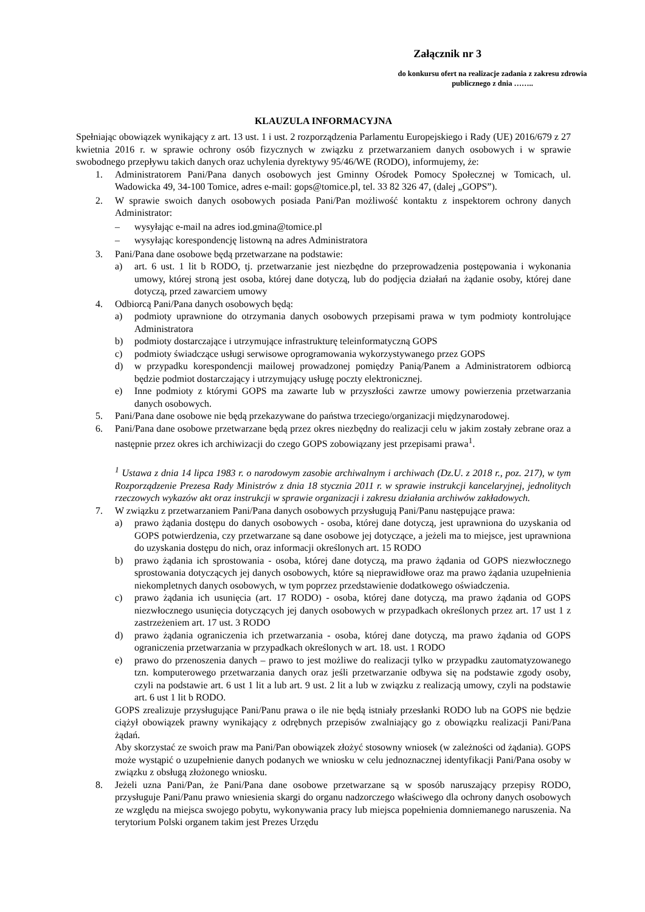Załącznik nr 3
do konkursu ofert na realizacje zadania z zakresu zdrowia publicznego z dnia ……..
KLAUZULA INFORMACYJNA
Spełniając obowiązek wynikający z art. 13 ust. 1 i ust. 2 rozporządzenia Parlamentu Europejskiego i Rady (UE) 2016/679 z 27 kwietnia 2016 r. w sprawie ochrony osób fizycznych w związku z przetwarzaniem danych osobowych i w sprawie swobodnego przepływu takich danych oraz uchylenia dyrektywy 95/46/WE (RODO), informujemy, że:
1. Administratorem Pani/Pana danych osobowych jest Gminny Ośrodek Pomocy Społecznej w Tomicach, ul. Wadowicka 49, 34-100 Tomice, adres e-mail: gops@tomice.pl, tel. 33 82 326 47, (dalej „GOPS”).
2. W sprawie swoich danych osobowych posiada Pani/Pan możliwość kontaktu z inspektorem ochrony danych Administrator:
– wysyłając e-mail na adres iod.gmina@tomice.pl
– wysyłając korespondencję listowną na adres Administratora
3. Pani/Pana dane osobowe będą przetwarzane na podstawie:
a) art. 6 ust. 1 lit b RODO, tj. przetwarzanie jest niezbędne do przeprowadzenia postępowania i wykonania umowy, której stroną jest osoba, której dane dotyczą, lub do podjęcia działań na żądanie osoby, której dane dotyczą, przed zawarciem umowy
4. Odbiorcą Pani/Pana danych osobowych będą:
a) podmioty uprawnione do otrzymania danych osobowych przepisami prawa w tym podmioty kontrolujące Administratora
b) podmioty dostarczające i utrzymujące infrastrukturę teleinformatyczną GOPS
c) podmioty świadczące usługi serwisowe oprogramowania wykorzystywanego przez GOPS
d) w przypadku korespondencji mailowej prowadzonej pomiędzy Panią/Panem a Administratorem odbiorcą będzie podmiot dostarczający i utrzymujący usługę poczty elektronicznej.
e) Inne podmioty z którymi GOPS ma zawarte lub w przyszłości zawrze umowy powierzenia przetwarzania danych osobowych.
5. Pani/Pana dane osobowe nie będą przekazywane do państwa trzeciego/organizacji międzynarodowej.
6. Pani/Pana dane osobowe przetwarzane będą przez okres niezbędny do realizacji celu w jakim zostały zebrane oraz a następnie przez okres ich archiwizacji do czego GOPS zobowiązany jest przepisami prawa<sup>1</sup>.
<sup>1</sup> Ustawa z dnia 14 lipca 1983 r. o narodowym zasobie archiwalnym i archiwach (Dz.U. z 2018 r., poz. 217), w tym Rozporządzenie Prezesa Rady Ministrów z dnia 18 stycznia 2011 r. w sprawie instrukcji kancelaryjnej, jednolitych rzeczowych wykazów akt oraz instrukcji w sprawie organizacji i zakresu działania archiwów zakładowych.
7. W związku z przetwarzaniem Pani/Pana danych osobowych przysługują Pani/Panu następujące prawa:
a) prawo żądania dostępu do danych osobowych - osoba, której dane dotyczą, jest uprawniona do uzyskania od GOPS potwierdzenia, czy przetwarzane są dane osobowe jej dotyczące, a jeżeli ma to miejsce, jest uprawniona do uzyskania dostępu do nich, oraz informacji określonych art. 15 RODO
b) prawo żądania ich sprostowania - osoba, której dane dotyczą, ma prawo żądania od GOPS niezwłocznego sprostowania dotyczących jej danych osobowych, które są nieprawidłowe oraz ma prawo żądania uzupełnienia niekompletnych danych osobowych, w tym poprzez przedstawienie dodatkowego oświadczenia.
c) prawo żądania ich usunięcia (art. 17 RODO) - osoba, której dane dotyczą, ma prawo żądania od GOPS niezwłocznego usunięcia dotyczących jej danych osobowych w przypadkach określonych przez art. 17 ust 1 z zastrzeżeniem art. 17 ust. 3 RODO
d) prawo żądania ograniczenia ich przetwarzania - osoba, której dane dotyczą, ma prawo żądania od GOPS ograniczenia przetwarzania w przypadkach określonych w art. 18. ust. 1 RODO
e) prawo do przenoszenia danych – prawo to jest możliwe do realizacji tylko w przypadku zautomatyzowanego tzn. komputerowego przetwarzania danych oraz jeśli przetwarzanie odbywa się na podstawie zgody osoby, czyli na podstawie art. 6 ust 1 lit a lub art. 9 ust. 2 lit a lub w związku z realizacją umowy, czyli na podstawie art. 6 ust 1 lit b RODO.
GOPS zrealizuje przysługujące Pani/Panu prawa o ile nie będą istniały przesłanki RODO lub na GOPS nie będzie ciążył obowiązek prawny wynikający z odrębnych przepisów zwalniający go z obowiązku realizacji Pani/Pana żądań.
Aby skorzystać ze swoich praw ma Pani/Pan obowiązek złożyć stosowny wniosek (w zależności od żądania). GOPS może wystąpić o uzupełnienie danych podanych we wniosku w celu jednoznacznej identyfikacji Pani/Pana osoby w związku z obsługą złożonego wniosku.
8. Jeżeli uzna Pani/Pan, że Pani/Pana dane osobowe przetwarzane są w sposób naruszający przepisy RODO, przysługuje Pani/Panu prawo wniesienia skargi do organu nadzorczego właściwego dla ochrony danych osobowych ze względu na miejsca swojego pobytu, wykonywania pracy lub miejsca popełnienia domniemanego naruszenia. Na terytorium Polski organem takim jest Prezes Urzędu